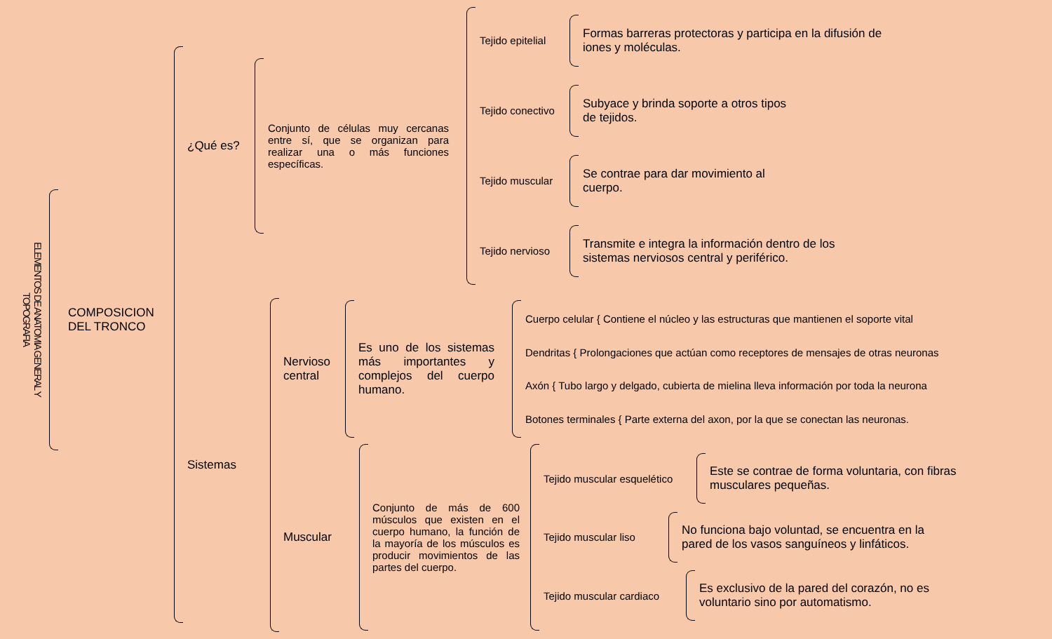ELEMENTOS DE ANATOMIA GENERAL Y TOPOGRAFIA
COMPOSICION
DEL TRONCO
¿Qué es?
Conjunto de células muy cercanas entre sí, que se organizan para realizar una o más funciones específicas.
Tejido epitelial
Formas barreras protectoras y participa en la difusión de iones y moléculas.
Tejido conectivo
Subyace y brinda soporte a otros tipos de tejidos.
Tejido muscular
Se contrae para dar movimiento al cuerpo.
Tejido nervioso
Transmite e integra la información dentro de los sistemas nerviosos central y periférico.
Sistemas
Nervioso central
Es uno de los sistemas más importantes y complejos del cuerpo humano.
Cuerpo celular { Contiene el núcleo y las estructuras que mantienen el soporte vital
Dendritas { Prolongaciones que actúan como receptores de mensajes de otras neuronas
Axón { Tubo largo y delgado, cubierta de mielina lleva información por toda la neurona
Botones terminales { Parte externa del axon, por la que se conectan las neuronas.
Muscular
Conjunto de más de 600 músculos que existen en el cuerpo humano, la función de la mayoría de los músculos es producir movimientos de las partes del cuerpo.
Tejido muscular esquelético
Este se contrae de forma voluntaria, con fibras musculares pequeñas.
Tejido muscular liso
No funciona bajo voluntad, se encuentra en la pared de los vasos sanguíneos y linfáticos.
Tejido muscular cardiaco
Es exclusivo de la pared del corazón, no es voluntario sino por automatismo.